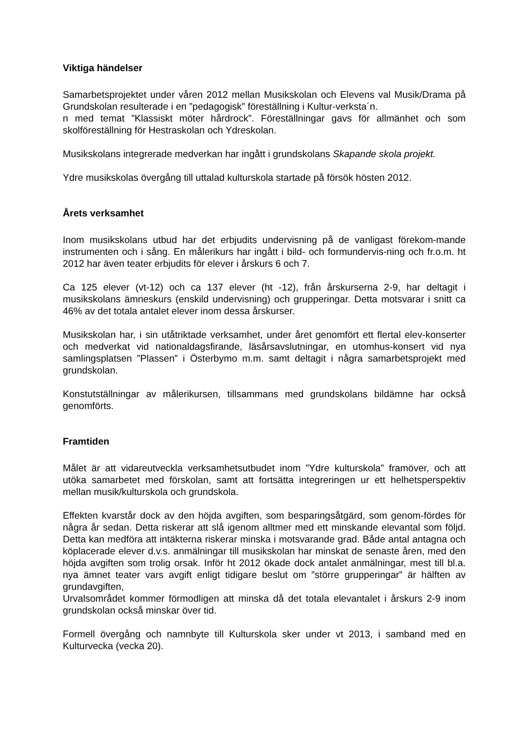Viktiga händelser
Samarbetsprojektet under våren 2012 mellan Musikskolan och Elevens val Musik/Drama på Grundskolan resulterade i en ”pedagogisk” föreställning i Kultur-verksta´n.
n med temat ”Klassiskt möter hårdrock”. Föreställningar gavs för allmänhet och som skolföreställning för Hestraskolan och Ydreskolan.
Musikskolans integrerade medverkan har ingått i grundskolans Skapande skola projekt.
Ydre musikskolas övergång till uttalad kulturskola startade på försök hösten 2012.
Årets verksamhet
Inom musikskolans utbud har det erbjudits undervisning på de vanligast förekom-mande instrumenten och i sång. En målerikurs har ingått i bild- och formundervis-ning och fr.o.m. ht 2012 har även teater erbjudits för elever i årskurs 6 och 7.
Ca 125 elever (vt-12) och ca 137 elever (ht -12), från årskurserna 2-9, har deltagit i musikskolans ämneskurs (enskild undervisning) och grupperingar. Detta motsvarar i snitt ca 46% av det totala antalet elever inom dessa årskurser.
Musikskolan har, i sin utåtriktade verksamhet, under året genomfört ett flertal elev-konserter och medverkat vid nationaldagsfirande, läsårsavslutningar, en utomhus-konsert vid nya samlingsplatsen ”Plassen” i Österbymo m.m. samt deltagit i några samarbetsprojekt med grundskolan.
Konstutställningar av målerikursen, tillsammans med grundskolans bildämne har också genomförts.
Framtiden
Målet är att vidareutveckla verksamhetsutbudet inom ”Ydre kulturskola” framöver, och att utöka samarbetet med förskolan, samt att fortsätta integreringen ur ett helhetsperspektiv mellan musik/kulturskola och grundskola.
Effekten kvarstår dock av den höjda avgiften, som besparingsåtgärd, som genom-fördes för några år sedan. Detta riskerar att slå igenom alltmer med ett minskande elevantal som följd. Detta kan medföra att intäkterna riskerar minska i motsvarande grad. Både antal antagna och köplacerade elever d.v.s. anmälningar till musikskolan har minskat de senaste åren, med den höjda avgiften som trolig orsak. Inför ht 2012 ökade dock antalet anmälningar, mest till bl.a. nya ämnet teater vars avgift enligt tidigare beslut om ”större grupperingar” är hälften av grundavgiften,
Urvalsområdet kommer förmodligen att minska då det totala elevantalet i årskurs 2-9 inom grundskolan också minskar över tid.
Formell övergång och namnbyte till Kulturskola sker under vt 2013, i samband med en Kulturvecka (vecka 20).